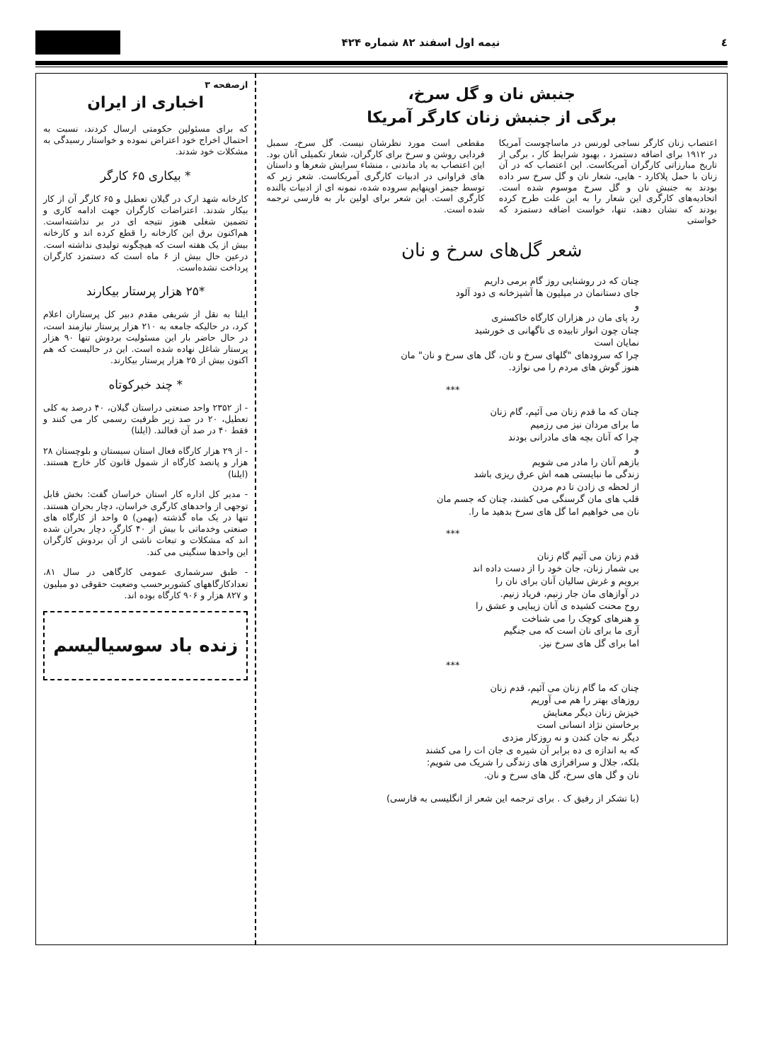٤ نیمه اول اسفند ۸۲ شماره ۴۲۴
جنبش نان و گل سرخ،
برگی از جنبش زنان کارگر آمریکا
اعتصاب زنان کارگر نساجی لورنس در ماساچوست آمریکا در ۱۹۱۲ برای اضافه دستمزد ، بهبود شرایط کار ، برگی از تاریخ مبارزاتی کارگران آمریکاست. این اعتصاب که در آن زنان با حمل پلاکارد - هایی، شعار نان و گل سرخ سر داده بودند به جنبش نان و گل سرخ موسوم شده است. اتحادیه‌های کارگری این شعار را به این علت طرح کرده بودند که نشان دهند، تنها، خواست اضافه دستمزد که خواستی
مقطعی است مورد نظرشان نیست. گل سرخ، سمبل فردایی روشن و سرخ برای کارگران، شعار تکمیلی آنان بود. این اعتصاب به یاد ماندنی ، منشاء سرایش شعرها و داستان های فراوانی در ادبیات کارگری آمریکاست. شعر زیر که توسط جیمز اوپنهایم سروده شده، نمونه ای از ادبیات بالنده کارگری است. این شعر برای اولین بار به فارسی ترجمه شده است.
شعر گل‌های سرخ و نان
چنان که در روشنایی روز گام برمی داریم
جای دستانمان در میلیون ها آشپزخانه ی دود آلود
و
رد پای مان در هزاران کارگاه خاکستری
چنان چون انوار تابیده ی ناگهانی ی خورشید
نمایان است
چرا که سرودهای "گلهای سرخ و نان، گل های سرخ و نان" مان
هنوز گوش های مردم را می نوازد.
***
چنان که ما قدم زنان می آئیم، گام زنان
ما برای مردان نیز می رزمیم
چرا که آنان بچه های مادرانی بودند
و
بازهم آنان را مادر می شویم
زندگی ما نبایستی همه اش عرق ریزی باشد
از لحظه ی زادن تا دم مردن
قلب های مان گرسنگی می کشند، چنان که جسم مان
نان می خواهیم اما گل های سرخ بدهید ما را.
***
قدم زنان می آئیم گام زنان
بی شمار زنان، جان خود را از دست داده اند
برویم و غرش سالیان آنان برای نان را
در آوازهای مان جار زنیم، فریاد زنیم.
روح محنت کشیده ی آنان زیبایی و عشق را
و هنرهای کوچک را می شناخت
آری ما برای نان است که می جنگیم
اما برای گل های سرخ نیز.
***
چنان که ما گام زنان می آئیم، قدم زنان
روزهای بهتر را هم می آوریم
خیزش زنان دیگر معنایش
برخاستن نژاد انسانی است
دیگر نه جان کندن و نه روزکار مزدی
که به اندازه ی ده برابر آن شیره ی جان ات را می کشند
بلکه، جلال و سرافرازی های زندگی را شریک می شویم:
نان و گل های سرخ، گل های سرخ و نان.
(با تشکر از رفیق ک . برای ترجمه این شعر از انگلیسی به فارسی)
ازصفحه ۳
اخباری از ایران
که برای مسئولین حکومتی ارسال کردند، نسبت به احتمال اخراج خود اعتراض نموده و خواستار رسیدگی به مشکلات خود شدند.
* بیکاری ۶۵ کارگر
کارخانه شهد ارک در گیلان تعطیل و ۶۵ کارگر آن از کار بیکار شدند. اعتراضات کارگران جهت ادامه کاری و تضمین شغلی هنوز نتیجه ای در بر نداشته‌است. هم‌اکنون برق این کارخانه را قطع کرده اند و کارخانه بیش از یک هفته است که هیچگونه تولیدی نداشته است. درعین حال بیش از ۶ ماه است که دستمزد کارگران پرداخت نشده‌است.
*۲۵ هزار پرستار بیکارند
ایلنا به نقل از شریفی مقدم دبیر کل پرستاران اعلام کرد، در حالیکه جامعه به ۲۱۰ هزار پرستار نیازمند است، در حال حاضر بار این مسئولیت بردوش تنها ۹۰ هزار پرستار شاغل نهاده شده است. این در حالیست که هم اکنون بیش از ۲۵ هزار پرستار بیکارند.
* چند خبرکوتاه
- از ۲۳۵۲ واحد صنعتی دراستان گیلان، ۴۰ درصد به کلی تعطیل، ۲۰ در صد زیر ظرفیت رسمی کار می کنند و فقط ۴۰ در صد آن فعالند. (ایلنا)
- از ۲۹ هزار کارگاه فعال استان سیستان و بلوچستان ۲۸ هزار و پانصد کارگاه از شمول قانون کار خارج هستند. (ایلنا)
- مدیر کل اداره کار استان خراسان گفت: بخش قابل توجهی از واحدهای کارگری خراسان، دچار بحران هستند. تنها در یک ماه گذشته (بهمن) ۵ واحد از کارگاه های صنعتی وخدماتی با بیش از ۴۰ کارگر، دچار بحران شده اند که مشکلات و تبعات ناشی از آن بردوش کارگران این واحدها سنگینی می کند.
- طبق سرشماری عمومی کارگاهی در سال ۸۱، تعدادکارگاههای کشوربرحسب وضعیت حقوقی دو میلیون و ۸۲۷ هزار و ۹۰۶ کارگاه بوده اند.
زنده باد سوسیالیسم